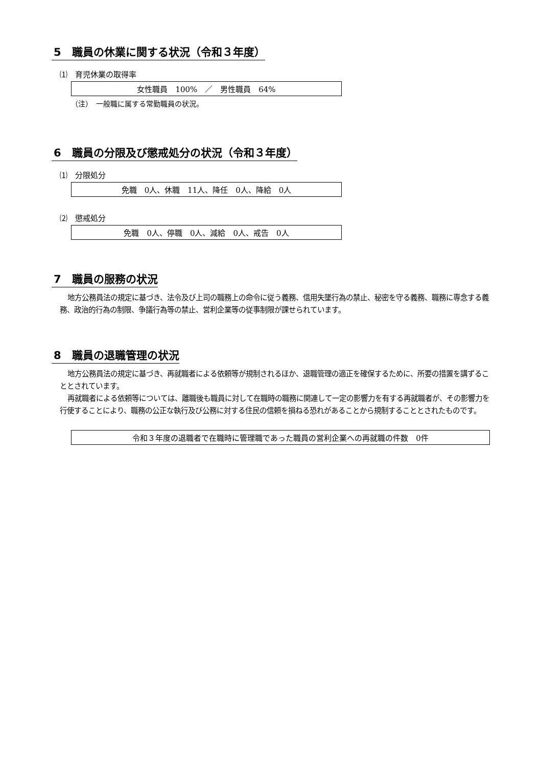5　職員の休業に関する状況（令和３年度）
⑴　育児休業の取得率
女性職員　100%　／　男性職員　64%
（注）　一般職に属する常勤職員の状況。
6　職員の分限及び懲戒処分の状況（令和３年度）
⑴　分限処分
免職　0人、休職　11人、降任　0人、降給　0人
⑵　懲戒処分
免職　0人、停職　0人、減給　0人、戒告　0人
7　職員の服務の状況
地方公務員法の規定に基づき、法令及び上司の職務上の命令に従う義務、信用失墜行為の禁止、秘密を守る義務、職務に専念する義務、政治的行為の制限、争議行為等の禁止、営利企業等の従事制限が課せられています。
8　職員の退職管理の状況
地方公務員法の規定に基づき、再就職者による依頼等が規制されるほか、退職管理の適正を確保するために、所要の措置を講ずることとされています。
再就職者による依頼等については、離職後も職員に対して在職時の職務に関連して一定の影響力を有する再就職者が、その影響力を行使することにより、職務の公正な執行及び公務に対する住民の信頼を損ねる恐れがあることから規制することとされたものです。
令和３年度の退職者で在職時に管理職であった職員の営利企業への再就職の件数　0件